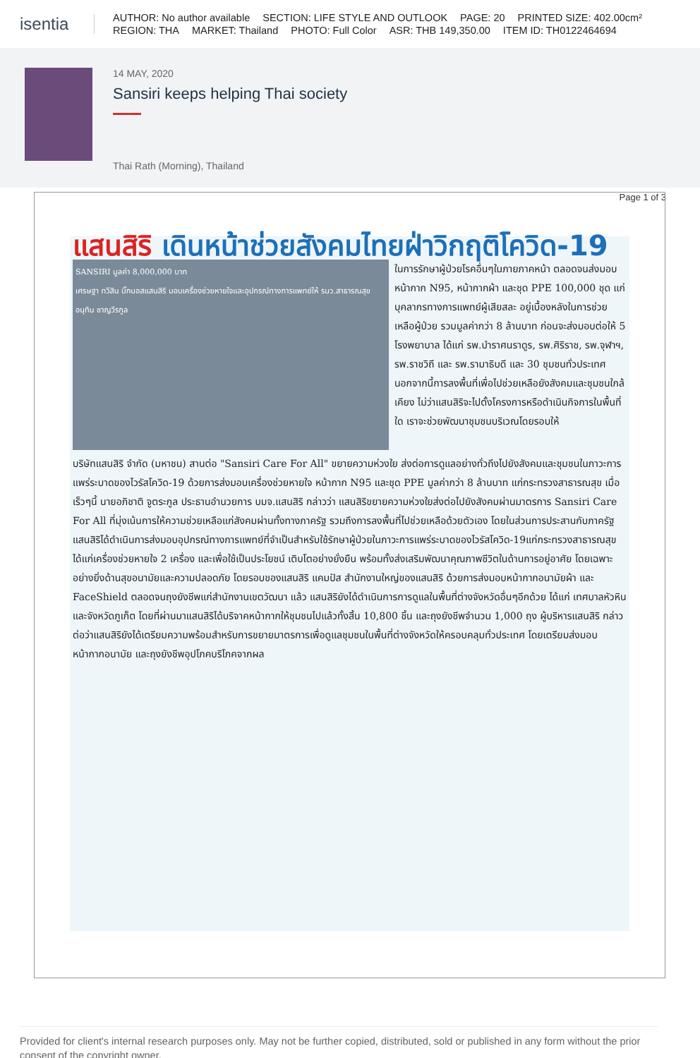isentia
AUTHOR: No author available SECTION: LIFE STYLE AND OUTLOOK PAGE: 20 PRINTED SIZE: 402.00cm²
REGION: THA MARKET: Thailand PHOTO: Full Color ASR: THB 149,350.00 ITEM ID: TH0122464694
14 MAY, 2020
Sansiri keeps helping Thai society
Thai Rath (Morning), Thailand
Page 1 of 3
แสนสิริ เดินหน้าช่วยสังคมไทยฝ่าวิกฤติโควิด-19
SANSIRI มูลค่า 8,000,000 บาท
เศรษฐา ทวีสิน บิ๊กบอสแสนสิริ มอบเครื่องช่วยหายใจและอุปกรณ์ทางการแพทย์ให้ รมว.สาธารณสุข อนุทิน ชาญวีรกูล
ในการรักษาผู้ป่วยโรคอื่นๆในภายภาคหน้า ตลอดจนส่งมอบหน้ากาก N95, หน้ากากผ้า และชุด PPE 100,000 ชุด แก่บุคลากรทางการแพทย์ผู้เสียสละ อยู่เบื้องหลังในการช่วยเหลือผู้ป่วย รวมมูลค่ากว่า 8 ล้านบาท ก่อนจะส่งมอบต่อให้ 5 โรงพยาบาล ได้แก่ รพ.บำราศนราดูร, รพ.ศิริราช, รพ.จุฬาฯ, รพ.ราชวิถี และ รพ.รามาธิบดี และ 30 ชุมชนทั่วประเทศ นอกจากนี้การลงพื้นที่เพื่อไปช่วยเหลือยังสังคมและชุมชนใกล้เคียง ไม่ว่าแสนสิริจะไปตั้งโครงการหรือดำเนินกิจการในพื้นที่ใด เราจะช่วยพัฒนาชุมชนบริเวณโดยรอบให้
บริษัทแสนสิริ จำกัด (มหาชน) สานต่อ "Sansiri Care For All" ขยายความห่วงใย ส่งต่อการดูแลอย่างทั่วถึงไปยังสังคมและชุมชนในภาวะการแพร่ระบาดของไวรัสโควิด-19 ด้วยการส่งมอบเครื่องช่วยหายใจ หน้ากาก N95 และชุด PPE มูลค่ากว่า 8 ล้านบาท แก่กระทรวงสาธารณสุข เมื่อเร็วๆนี้ นายอภิชาติ จูตระกูล ประธานอำนวยการ บมจ.แสนสิริ กล่าวว่า แสนสิริขยายความห่วงใยส่งต่อไปยังสังคมผ่านมาตรการ Sansiri Care For All ที่มุ่งเน้นการให้ความช่วยเหลือแก่สังคมผ่านทั้งทางภาครัฐ รวมถึงการลงพื้นที่ไปช่วยเหลือด้วยตัวเอง โดยในส่วนการประสานกับภาครัฐ แสนสิริได้ดำเนินการส่งมอบอุปกรณ์ทางการแพทย์ที่จำเป็นสำหรับใช้รักษาผู้ป่วยในภาวะการแพร่ระบาดของไวรัสโควิด-19แก่กระทรวงสาธารณสุข ได้แก่เครื่องช่วยหายใจ 2 เครื่อง และเพื่อใช้เป็นประโยชน์ เติบโตอย่างยั่งยืน พร้อมทั้งส่งเสริมพัฒนาคุณภาพชีวิตในด้านการอยู่อาศัย โดยเฉพาะอย่างยิ่งด้านสุขอนามัยและความปลอดภัย โดยรอบของแสนสิริ แคมปัส สำนักงานใหญ่ของแสนสิริ ด้วยการส่งมอบหน้ากากอนามัยผ้า และ FaceShield ตลอดจนถุงยังชีพแก่สำนักงานเขตวัฒนา แล้ว แสนสิริยังได้ดำเนินการการดูแลในพื้นที่ต่างจังหวัดอื่นๆอีกด้วย ได้แก่ เทศบาลหัวหิน และจังหวัดภูเก็ต โดยที่ผ่านมาแสนสิริได้บริจาคหน้ากากให้ชุมชนไปแล้วทั้งสิ้น 10,800 ชิ้น และถุงยังชีพจำนวน 1,000 ถุง ผู้บริหารแสนสิริ กล่าวต่อว่าแสนสิริยังได้เตรียมความพร้อมสำหรับการขยายมาตรการเพื่อดูแลชุมชนในพื้นที่ต่างจังหวัดให้ครอบคลุมทั่วประเทศ โดยเตรียมส่งมอบหน้ากากอนามัย และถุงยังชีพอุปโภคบริโภคจากผล
Provided for client's internal research purposes only. May not be further copied, distributed, sold or published in any form without the prior consent of the copyright owner.